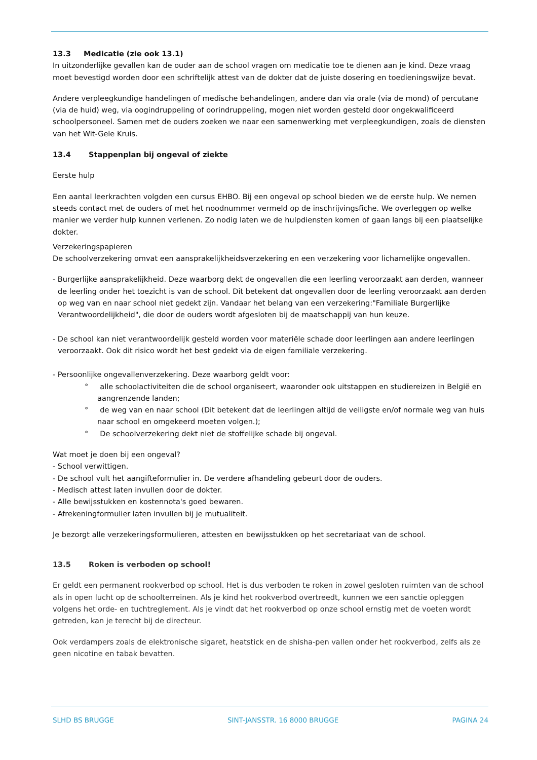13.3 Medicatie (zie ook 13.1)
In uitzonderlijke gevallen kan de ouder aan de school vragen om medicatie toe te dienen aan je kind. Deze vraag moet bevestigd worden door een schriftelijk attest van de dokter dat de juiste dosering en toedieningswijze bevat.
Andere verpleegkundige handelingen of medische behandelingen, andere dan via orale (via de mond) of percutane (via de huid) weg, via oogindruppeling of oorindruppeling, mogen niet worden gesteld door ongekwalificeerd schoolpersoneel. Samen met de ouders zoeken we naar een samenwerking met verpleegkundigen, zoals de diensten van het Wit-Gele Kruis.
13.4 Stappenplan bij ongeval of ziekte
Eerste hulp
Een aantal leerkrachten volgden een cursus EHBO. Bij een ongeval op school bieden we de eerste hulp. We nemen steeds contact met de ouders of met het noodnummer vermeld op de inschrijvingsfiche. We overleggen op welke manier we verder hulp kunnen verlenen. Zo nodig laten we de hulpdiensten komen of gaan langs bij een plaatselijke dokter.
Verzekeringspapieren
De schoolverzekering omvat een aansprakelijkheidsverzekering en een verzekering voor lichamelijke ongevallen.
- Burgerlijke aansprakelijkheid. Deze waarborg dekt de ongevallen die een leerling veroorzaakt aan derden, wanneer de leerling onder het toezicht is van de school. Dit betekent dat ongevallen door de leerling veroorzaakt aan derden op weg van en naar school niet gedekt zijn. Vandaar het belang van een verzekering:"Familiale Burgerlijke Verantwoordelijkheid", die door de ouders wordt afgesloten bij de maatschappij van hun keuze.
- De school kan niet verantwoordelijk gesteld worden voor materiële schade door leerlingen aan andere leerlingen veroorzaakt. Ook dit risico wordt het best gedekt via de eigen familiale verzekering.
- Persoonlijke ongevallenverzekering. Deze waarborg geldt voor:
° alle schoolactiviteiten die de school organiseert, waaronder ook uitstappen en studiereizen in België en aangrenzende landen;
° de weg van en naar school (Dit betekent dat de leerlingen altijd de veiligste en/of normale weg van huis naar school en omgekeerd moeten volgen.);
° De schoolverzekering dekt niet de stoffelijke schade bij ongeval.
Wat moet je doen bij een ongeval?
- School verwittigen.
- De school vult het aangifteformulier in. De verdere afhandeling gebeurt door de ouders.
- Medisch attest laten invullen door de dokter.
- Alle bewijsstukken en kostennota's goed bewaren.
- Afrekeningformulier laten invullen bij je mutualiteit.
Je bezorgt alle verzekeringsformulieren, attesten en bewijsstukken op het secretariaat van de school.
13.5 Roken is verboden op school!
Er geldt een permanent rookverbod op school. Het is dus verboden te roken in zowel gesloten ruimten van de school als in open lucht op de schoolterreinen. Als je kind het rookverbod overtreedt, kunnen we een sanctie opleggen volgens het orde- en tuchtreglement. Als je vindt dat het rookverbod op onze school ernstig met de voeten wordt getreden, kan je terecht bij de directeur.
Ook verdampers zoals de elektronische sigaret, heatstick en de shisha-pen vallen onder het rookverbod, zelfs als ze geen nicotine en tabak bevatten.
SLHD BS BRUGGE SINT-JANSSTR. 16 8000 BRUGGE PAGINA 24